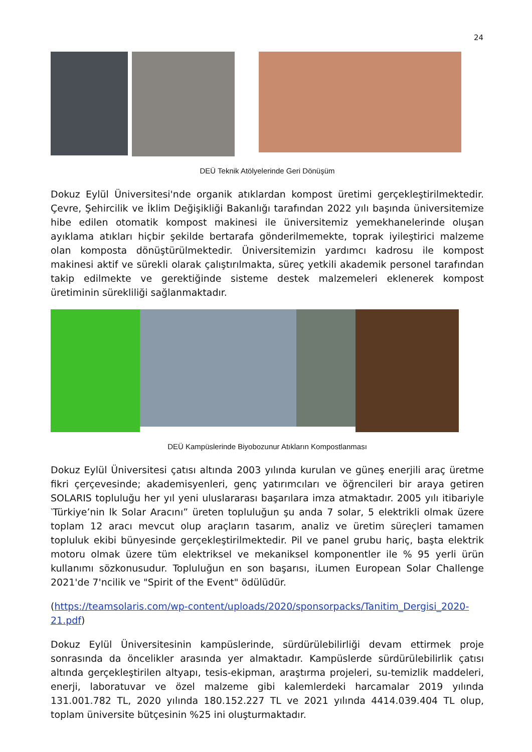24
DEÜ Teknik Atölyelerinde Geri Dönüşüm
Dokuz Eylül Üniversitesi'nde organik atıklardan kompost üretimi gerçekleştirilmektedir. Çevre, Şehircilik ve İklim Değişikliği Bakanlığı tarafından 2022 yılı başında üniversitemize hibe edilen otomatik kompost makinesi ile üniversitemiz yemekhanelerinde oluşan ayıklama atıkları hiçbir şekilde bertarafa gönderilmemekte, toprak iyileştirici malzeme olan komposta dönüştürülmektedir. Üniversitemizin yardımcı kadrosu ile kompost makinesi aktif ve sürekli olarak çalıştırılmakta, süreç yetkili akademik personel tarafından takip edilmekte ve gerektiğinde sisteme destek malzemeleri eklenerek kompost üretiminin sürekliliği sağlanmaktadır.
DEÜ Kampüslerinde Biyobozunur Atıkların Kompostlanması
Dokuz Eylül Üniversitesi çatısı altında 2003 yılında kurulan ve güneş enerjili araç üretme fikri çerçevesinde; akademisyenleri, genç yatırımcıları ve öğrencileri bir araya getiren SOLARIS topluluğu her yıl yeni uluslararası başarılara imza atmaktadır. 2005 yılı itibariyle ‵Türkiye’nin lk Solar Aracını” üreten topluluğun şu anda 7 solar, 5 elektrikli olmak üzere toplam 12 aracı mevcut olup araçların tasarım, analiz ve üretim süreçleri tamamen topluluk ekibi bünyesinde gerçekleştirilmektedir. Pil ve panel grubu hariç, başta elektrik motoru olmak üzere tüm elektriksel ve mekaniksel komponentler ile % 95 yerli ürün kullanımı sözkonusudur. Topluluğun en son başarısı, iLumen European Solar Challenge 2021'de 7'ncilik ve "Spirit of the Event" ödülüdür.
(https://teamsolaris.com/wp-content/uploads/2020/sponsorpacks/Tanitim_Dergisi_2020-21.pdf)
Dokuz Eylül Üniversitesinin kampüslerinde, sürdürülebilirliği devam ettirmek proje sonrasında da öncelikler arasında yer almaktadır. Kampüslerde sürdürülebilirlik çatısı altında gerçekleştirilen altyapı, tesis-ekipman, araştırma projeleri, su-temizlik maddeleri, enerji, laboratuvar ve özel malzeme gibi kalemlerdeki harcamalar 2019 yılında 131.001.782 TL, 2020 yılında 180.152.227 TL ve 2021 yılında 4414.039.404 TL olup, toplam üniversite bütçesinin %25 ini oluşturmaktadır.